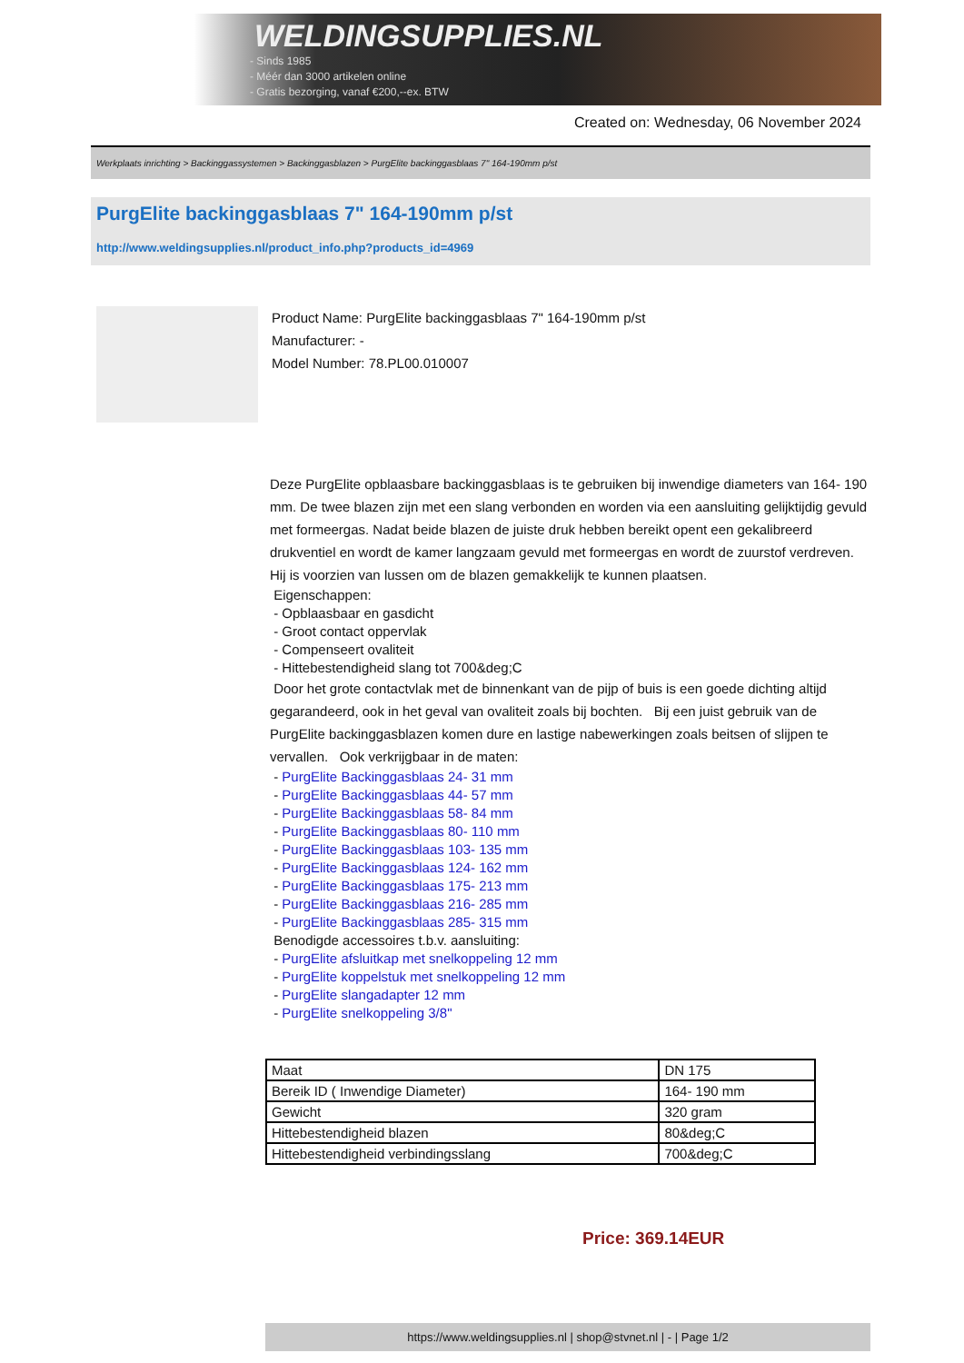WELDINGSUPPLIES.NL
- Sinds 1985
- Méér dan 3000 artikelen online
- Gratis bezorging, vanaf €200,--ex. BTW
Created on: Wednesday, 06 November 2024
Werkplaats inrichting > Backinggassystemen > Backinggasblazen > PurgElite backinggasblaas 7" 164-190mm p/st
PurgElite backinggasblaas 7" 164-190mm p/st
http://www.weldingsupplies.nl/product_info.php?products_id=4969
Product Name: PurgElite backinggasblaas 7" 164-190mm p/st
Manufacturer: -
Model Number: 78.PL00.010007
Deze PurgElite opblaasbare backinggasblaas is te gebruiken bij inwendige diameters van 164- 190 mm. De twee blazen zijn met een slang verbonden en worden via een aansluiting gelijktijdig gevuld met formeergas. Nadat beide blazen de juiste druk hebben bereikt opent een gekalibreerd drukventiel en wordt de kamer langzaam gevuld met formeergas en wordt de zuurstof verdreven. Hij is voorzien van lussen om de blazen gemakkelijk te kunnen plaatsen.
Eigenschappen:
- Opblaasbaar en gasdicht
- Groot contact oppervlak
- Compenseert ovaliteit
- Hittebestendigheid slang tot 700&deg;C
Door het grote contactvlak met de binnenkant van de pijp of buis is een goede dichting altijd gegarandeerd, ook in het geval van ovaliteit zoals bij bochten. Bij een juist gebruik van de PurgElite backinggasblazen komen dure en lastige nabewerkingen zoals beitsen of slijpen te vervallen. Ook verkrijgbaar in de maten:
- PurgElite Backinggasblaas 24- 31 mm
- PurgElite Backinggasblaas 44- 57 mm
- PurgElite Backinggasblaas 58- 84 mm
- PurgElite Backinggasblaas 80- 110 mm
- PurgElite Backinggasblaas 103- 135 mm
- PurgElite Backinggasblaas 124- 162 mm
- PurgElite Backinggasblaas 175- 213 mm
- PurgElite Backinggasblaas 216- 285 mm
- PurgElite Backinggasblaas 285- 315 mm
Benodigde accessoires t.b.v. aansluiting:
- PurgElite afsluitkap met snelkoppeling 12 mm
- PurgElite koppelstuk met snelkoppeling 12 mm
- PurgElite slangadapter 12 mm
- PurgElite snelkoppeling 3/8"
| Maat | DN 175 |
| Bereik ID ( Inwendige Diameter) | 164- 190 mm |
| Gewicht | 320 gram |
| Hittebestendigheid blazen | 80&deg;C |
| Hittebestendigheid verbindingsslang | 700&deg;C |
Price: 369.14EUR
https://www.weldingsupplies.nl | shop@stvnet.nl | - | Page 1/2